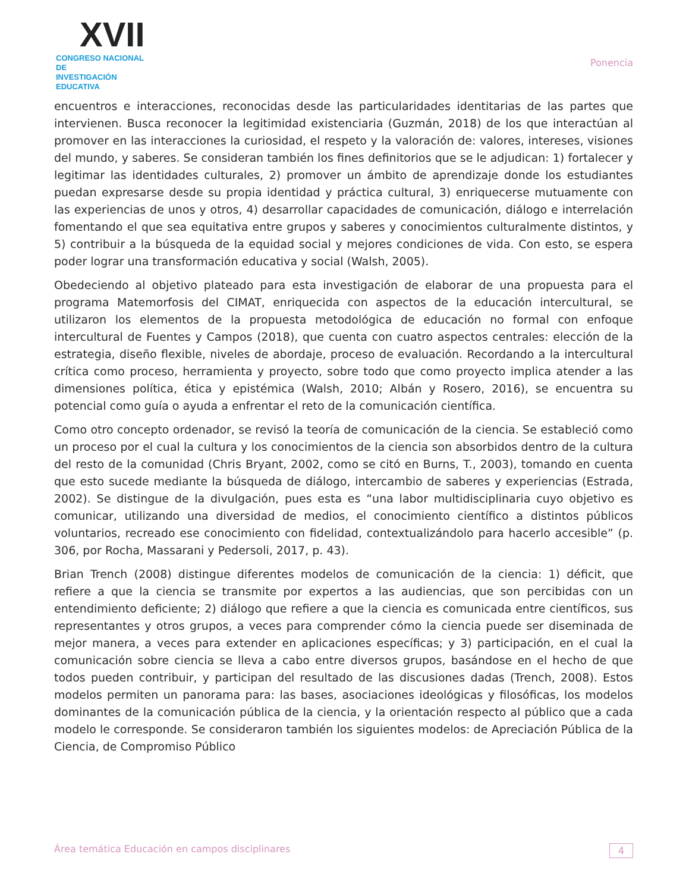XVII
CONGRESO NACIONAL DE
INVESTIGACIÓN EDUCATIVA
Ponencia
encuentros e interacciones, reconocidas desde las particularidades identitarias de las partes que intervienen. Busca reconocer la legitimidad existenciaria (Guzmán, 2018) de los que interactúan al promover en las interacciones la curiosidad, el respeto y la valoración de: valores, intereses, visiones del mundo, y saberes. Se consideran también los fines definitorios que se le adjudican: 1) fortalecer y legitimar las identidades culturales, 2) promover un ámbito de aprendizaje donde los estudiantes puedan expresarse desde su propia identidad y práctica cultural, 3) enriquecerse mutuamente con las experiencias de unos y otros, 4) desarrollar capacidades de comunicación, diálogo e interrelación fomentando el que sea equitativa entre grupos y saberes y conocimientos culturalmente distintos, y 5) contribuir a la búsqueda de la equidad social y mejores condiciones de vida. Con esto, se espera poder lograr una transformación educativa y social (Walsh, 2005).
Obedeciendo al objetivo plateado para esta investigación de elaborar de una propuesta para el programa Matemorfosis del CIMAT, enriquecida con aspectos de la educación intercultural, se utilizaron los elementos de la propuesta metodológica de educación no formal con enfoque intercultural de Fuentes y Campos (2018), que cuenta con cuatro aspectos centrales: elección de la estrategia, diseño flexible, niveles de abordaje, proceso de evaluación. Recordando a la intercultural crítica como proceso, herramienta y proyecto, sobre todo que como proyecto implica atender a las dimensiones política, ética y epistémica (Walsh, 2010; Albán y Rosero, 2016), se encuentra su potencial como guía o ayuda a enfrentar el reto de la comunicación científica.
Como otro concepto ordenador, se revisó la teoría de comunicación de la ciencia. Se estableció como un proceso por el cual la cultura y los conocimientos de la ciencia son absorbidos dentro de la cultura del resto de la comunidad (Chris Bryant, 2002, como se citó en Burns, T., 2003), tomando en cuenta que esto sucede mediante la búsqueda de diálogo, intercambio de saberes y experiencias (Estrada, 2002). Se distingue de la divulgación, pues esta es “una labor multidisciplinaria cuyo objetivo es comunicar, utilizando una diversidad de medios, el conocimiento científico a distintos públicos voluntarios, recreado ese conocimiento con fidelidad, contextualizándolo para hacerlo accesible” (p. 306, por Rocha, Massarani y Pedersoli, 2017, p. 43).
Brian Trench (2008) distingue diferentes modelos de comunicación de la ciencia: 1) déficit, que refiere a que la ciencia se transmite por expertos a las audiencias, que son percibidas con un entendimiento deficiente; 2) diálogo que refiere a que la ciencia es comunicada entre científicos, sus representantes y otros grupos, a veces para comprender cómo la ciencia puede ser diseminada de mejor manera, a veces para extender en aplicaciones específicas; y 3) participación, en el cual la comunicación sobre ciencia se lleva a cabo entre diversos grupos, basándose en el hecho de que todos pueden contribuir, y participan del resultado de las discusiones dadas (Trench, 2008). Estos modelos permiten un panorama para: las bases, asociaciones ideológicas y filosóficas, los modelos dominantes de la comunicación pública de la ciencia, y la orientación respecto al público que a cada modelo le corresponde. Se consideraron también los siguientes modelos: de Apreciación Pública de la Ciencia, de Compromiso Público
Área temática Educación en campos disciplinares 4